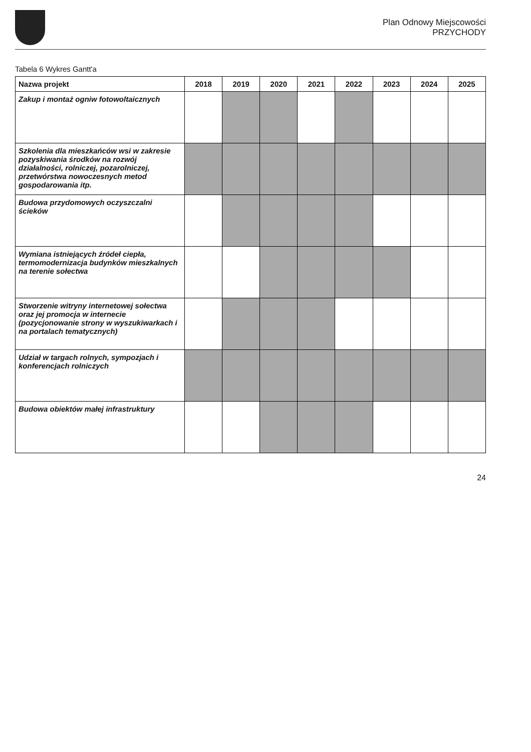Plan Odnowy Miejscowości
PRZYCHODY
Tabela 6 Wykres Gantt'a
| Nazwa projekt | 2018 | 2019 | 2020 | 2021 | 2022 | 2023 | 2024 | 2025 |
| --- | --- | --- | --- | --- | --- | --- | --- | --- |
| Zakup i montaż ogniw fotowoltaicznych | | | | | | | | |
| Szkolenia dla mieszkańców wsi w zakresie pozyskiwania środków na rozwój działalności, rolniczej, pozarolniczej, przetwórstwa nowoczesnych metod gospodarowania itp. | | | | | | | | |
| Budowa przydomowych oczyszczalni ścieków | | | | | | | | |
| Wymiana istniejących źródeł ciepła, termomodernizacja budynków mieszkalnych na terenie sołectwa | | | | | | | | |
| Stworzenie witryny internetowej sołectwa oraz jej promocja w internecie (pozycjonowanie strony w wyszukiwarkach i na portalach tematycznych) | | | | | | | | |
| Udział w targach rolnych, sympozjach i konferencjach rolniczych | | | | | | | | |
| Budowa obiektów małej infrastruktury | | | | | | | | |
24